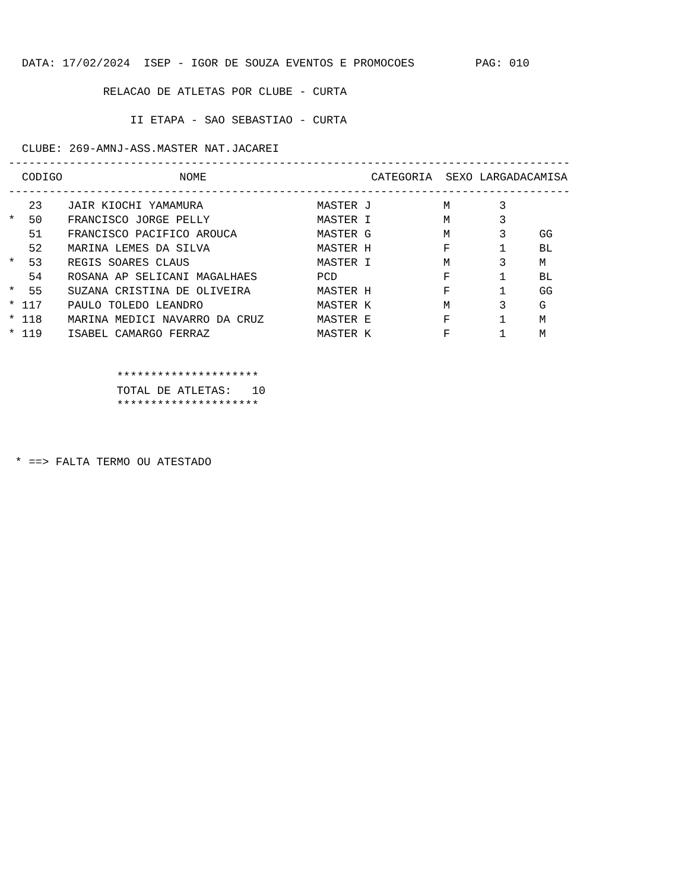DATA: 17/02/2024  ISEP - IGOR DE SOUZA EVENTOS E PROMOCOES         PAG: 010

              RELACAO DE ATLETAS POR CLUBE - CURTA

                  II ETAPA - SAO SEBASTIAO - CURTA

  CLUBE: 269-AMNJ-ASS.MASTER NAT.JACAREI
-----------------------------------------------------------------------------------
| CODIGO | NOME | CATEGORIA | SEXO | LARGADA | CAMISA |
| --- | --- | --- | --- | --- | --- |
-----------------------------------------------------------------------------------
| 23 | JAIR KIOCHI YAMAMURA | MASTER J | M | 3 | |
| * 50 | FRANCISCO JORGE PELLY | MASTER I | M | 3 | |
| 51 | FRANCISCO PACIFICO AROUCA | MASTER G | M | 3 | GG |
| 52 | MARINA LEMES DA SILVA | MASTER H | F | 1 | BL |
| * 53 | REGIS SOARES CLAUS | MASTER I | M | 3 | M |
| 54 | ROSANA AP SELICANI MAGALHAES | PCD | F | 1 | BL |
| * 55 | SUZANA CRISTINA DE OLIVEIRA | MASTER H | F | 1 | GG |
| * 117 | PAULO TOLEDO LEANDRO | MASTER K | M | 3 | G |
| * 118 | MARINA MEDICI NAVARRO DA CRUZ | MASTER E | F | 1 | M |
| * 119 | ISABEL CAMARGO FERRAZ | MASTER K | F | 1 | M |
                *********************
                TOTAL DE ATLETAS:   10
                *********************



 * ==> FALTA TERMO OU ATESTADO